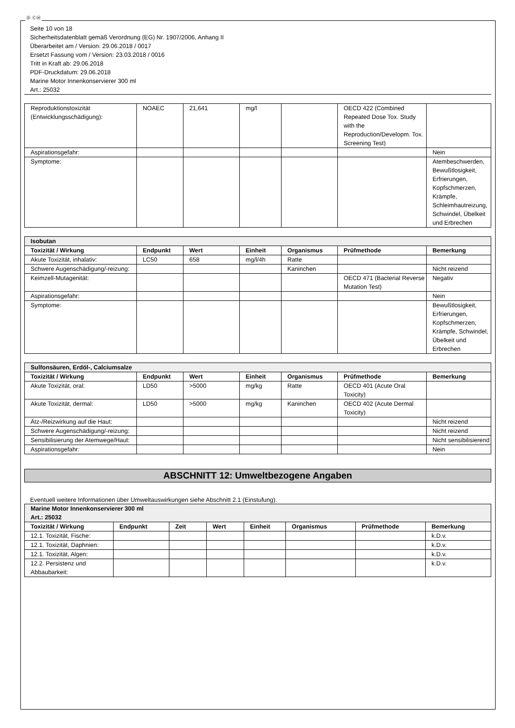Ⓓ ⒸⒽ
Seite 10 von 18
Sicherheitsdatenblatt gemäß Verordnung (EG) Nr. 1907/2006, Anhang II
Überarbeitet am / Version: 29.06.2018 / 0017
Ersetzt Fassung vom / Version: 23.03.2018 / 0016
Tritt in Kraft ab: 29.06.2018
PDF-Druckdatum: 29.06.2018
Marine Motor Innenkonservierer 300 ml
Art.: 25032
| Reproduktionstoxizität (Entwicklungsschädigung): | NOAEC | 21,641 | mg/l | | OECD 422 (Combined Repeated Dose Tox. Study with the Reproduction/Developm. Tox. Screening Test) | |
| Aspirationsgefahr: | | | | | | Nein |
| Symptome: | | | | | | Atembeschwerden, Bewußtlosigkeit, Erfrierungen, Kopfschmerzen, Krämpfe, Schleimhautreizung, Schwindel, Übelkeit und Erbrechen |
| Isobutan | | | | | | |
| Toxizität / Wirkung | Endpunkt | Wert | Einheit | Organismus | Prüfmethode | Bemerkung |
| Akute Toxizität, inhalativ: | LC50 | 658 | mg/l/4h | Ratte | | |
| Schwere Augenschädigung/-reizung: | | | | Kaninchen | | Nicht reizend |
| Keimzell-Mutagenität: | | | | | OECD 471 (Bacterial Reverse Mutation Test) | Negativ |
| Aspirationsgefahr: | | | | | | Nein |
| Symptome: | | | | | | Bewußtlosigkeit, Erfrierungen, Kopfschmerzen, Krämpfe, Schwindel, Übelkeit und Erbrechen |
| Sulfonsäuren, Erdöl-, Calciumsalze | | | | | | |
| Toxizität / Wirkung | Endpunkt | Wert | Einheit | Organismus | Prüfmethode | Bemerkung |
| Akute Toxizität, oral: | LD50 | >5000 | mg/kg | Ratte | OECD 401 (Acute Oral Toxicity) | |
| Akute Toxizität, dermal: | LD50 | >5000 | mg/kg | Kaninchen | OECD 402 (Acute Dermal Toxicity) | |
| Ätz-/Reizwirkung auf die Haut: | | | | | | Nicht reizend |
| Schwere Augenschädigung/-reizung: | | | | | | Nicht reizend |
| Sensibilisierung der Atemwege/Haut: | | | | | | Nicht sensibilisierend |
| Aspirationsgefahr: | | | | | | Nein |
ABSCHNITT 12: Umweltbezogene Angaben
Eventuell weitere Informationen über Umweltauswirkungen siehe Abschnitt 2.1 (Einstufung).
| Marine Motor Innenkonservierer 300 ml Art.: 25032 | | | | | | | |
| Toxizität / Wirkung | Endpunkt | Zeit | Wert | Einheit | Organismus | Prüfmethode | Bemerkung |
| 12.1. Toxizität, Fische: | | | | | | | k.D.v. |
| 12.1. Toxizität, Daphnien: | | | | | | | k.D.v. |
| 12.1. Toxizität, Algen: | | | | | | | k.D.v. |
| 12.2. Persistenz und Abbaubarkeit: | | | | | | | k.D.v. |